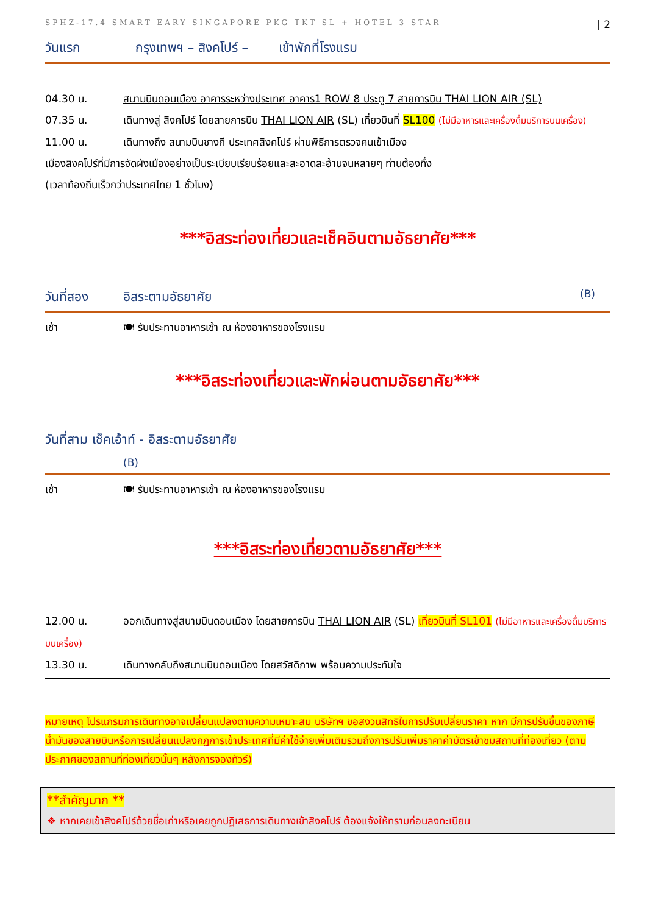SPHZ-17.4 SMART EARY SINGAPORE PKG TKT SL + HOTEL 3 STAR | 2
วันแรก กรุงเทพฯ – สิงคโปร์ – เข้าพักที่โรงแรม
04.30 น. สนามบินดอนเมือง อาคารระหว่างประเทศ อาคาร1 ROW 8 ประตู 7 สายการบิน THAI LION AIR (SL)
07.35 น. เดินทางสู่ สิงคโปร์ โดยสายการบิน THAI LION AIR (SL) เที่ยวบินที่ SL100 (ไม่มีอาหารและเครื่องดื่มบริการบนเครื่อง)
11.00 น. เดินทางถึง สนามบินชางกี ประเทศสิงคโปร์ ผ่านพิธีการตรวจคนเข้าเมือง
เมืองสิงคโปร์ที่มีการจัดผังเมืองอย่างเป็นระเบียบเรียบร้อยและสะอาดสะอ้านจนหลายๆ ท่านต้องทึ้ง
(เวลาท้องถิ่นเร็วกว่าประเทศไทย 1 ชั่วโมง)
***อิสระท่องเที่ยวและเช็คอินตามอัธยาศัย***
วันที่สอง อิสระตามอัธยาศัย (B)
เช้า 🍽 รับประทานอาหารเช้า ณ ห้องอาหารของโรงแรม
***อิสระท่องเที่ยวและพักผ่อนตามอัธยาศัย***
วันที่สาม เช็คเอ้าท์ - อิสระตามอัธยาศัย
(B)
เช้า 🍽 รับประทานอาหารเช้า ณ ห้องอาหารของโรงแรม
***อิสระท่องเที่ยวตามอัธยาศัย***
12.00 น. ออกเดินทางสู่สนามบินดอนเมือง โดยสายการบิน THAI LION AIR (SL) เที่ยวบินที่ SL101 (ไม่มีอาหารและเครื่องดื่มบริการบนเครื่อง)
13.30 น. เดินทางกลับถึงสนามบินดอนเมือง โดยสวัสดิภาพ พร้อมความประทับใจ
หมายเหตุ โปรแกรมการเดินทางอาจเปลี่ยนแปลงตามความเหมาะสม บริษัทฯ ขอสงวนสิทธิในการปรับเปลี่ยนราคา หาก มีการปรับขึ้นของภาษีน้ำมันของสายบินหรือการเปลี่ยนแปลงกฏการเข้าประเทศที่มีค่าใช้จ่ายเพิ่มเติมรวมถึงการปรับเพิ่มราคาค่าบัตรเข้าชมสถานที่ท่องเที่ยว (ตามประกาศของสถานที่ท่องเที่ยวนั้นๆ หลังการจองทัวร์)
**สำคัญมาก **
❖ หากเคยเข้าสิงคโปร์ด้วยชื่อเก่าหรือเคยถูกปฏิเสธการเดินทางเข้าสิงคโปร์ ต้องแจ้งให้ทราบก่อนลงทะเบียน